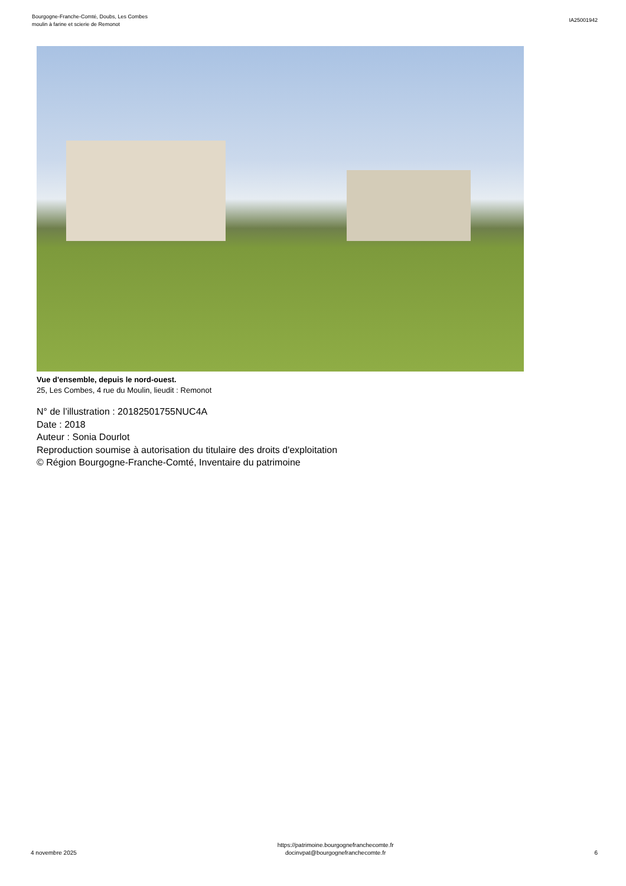Bourgogne-Franche-Comté, Doubs, Les Combes
moulin à farine et scierie de Remonot
IA25001942
Vue d'ensemble, depuis le nord-ouest.
25, Les Combes, 4 rue du Moulin, lieudit : Remonot
N° de l’illustration : 20182501755NUC4A
Date : 2018
Auteur : Sonia Dourlot
Reproduction soumise à autorisation du titulaire des droits d'exploitation
© Région Bourgogne-Franche-Comté, Inventaire du patrimoine
4 novembre 2025
https://patrimoine.bourgognefranchecomte.fr
docinvpat@bourgognefranchecomte.fr
6